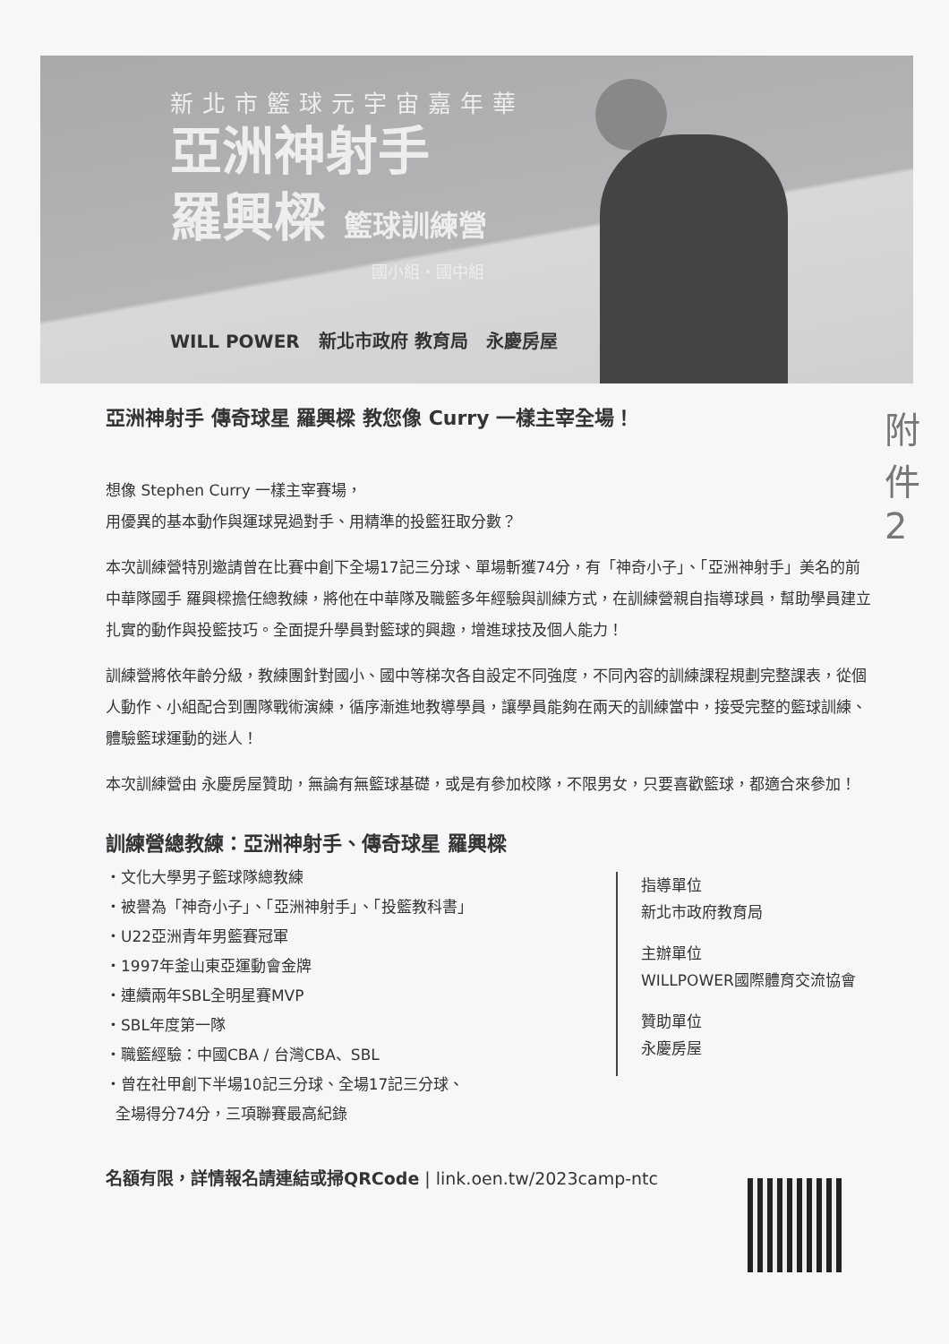新北市籃球元宇宙嘉年華
亞洲神射手
羅興樑 籃球訓練營
國小組・國中組
WILL POWER 新北市政府 教育局 永慶房屋
亞洲神射手 傳奇球星 羅興樑 教您像 Curry 一樣主宰全場！
附件 2
想像 Stephen Curry 一樣主宰賽場，
用優異的基本動作與運球晃過對手、用精準的投籃狂取分數？
本次訓練營特別邀請曾在比賽中創下全場17記三分球、單場斬獲74分，有「神奇小子」、「亞洲神射手」美名的前中華隊國手 羅興樑擔任總教練，將他在中華隊及職籃多年經驗與訓練方式，在訓練營親自指導球員，幫助學員建立扎實的動作與投籃技巧。全面提升學員對籃球的興趣，增進球技及個人能力！
訓練營將依年齡分級，教練團針對國小、國中等梯次各自設定不同強度，不同內容的訓練課程規劃完整課表，從個人動作、小組配合到團隊戰術演練，循序漸進地教導學員，讓學員能夠在兩天的訓練當中，接受完整的籃球訓練、體驗籃球運動的迷人！
本次訓練營由 永慶房屋贊助，無論有無籃球基礎，或是有參加校隊，不限男女，只要喜歡籃球，都適合來參加！
訓練營總教練：亞洲神射手、傳奇球星 羅興樑
・文化大學男子籃球隊總教練
・被譽為「神奇小子」、「亞洲神射手」、「投籃教科書」
・U22亞洲青年男籃賽冠軍
・1997年釜山東亞運動會金牌
・連續兩年SBL全明星賽MVP
・SBL年度第一隊
・職籃經驗：中國CBA / 台灣CBA、SBL
・曾在社甲創下半場10記三分球、全場17記三分球、
全場得分74分，三項聯賽最高紀錄
指導單位
新北市政府教育局
主辦單位
WILLPOWER國際體育交流協會
贊助單位
永慶房屋
名額有限，詳情報名請連結或掃QRCode | link.oen.tw/2023camp-ntc